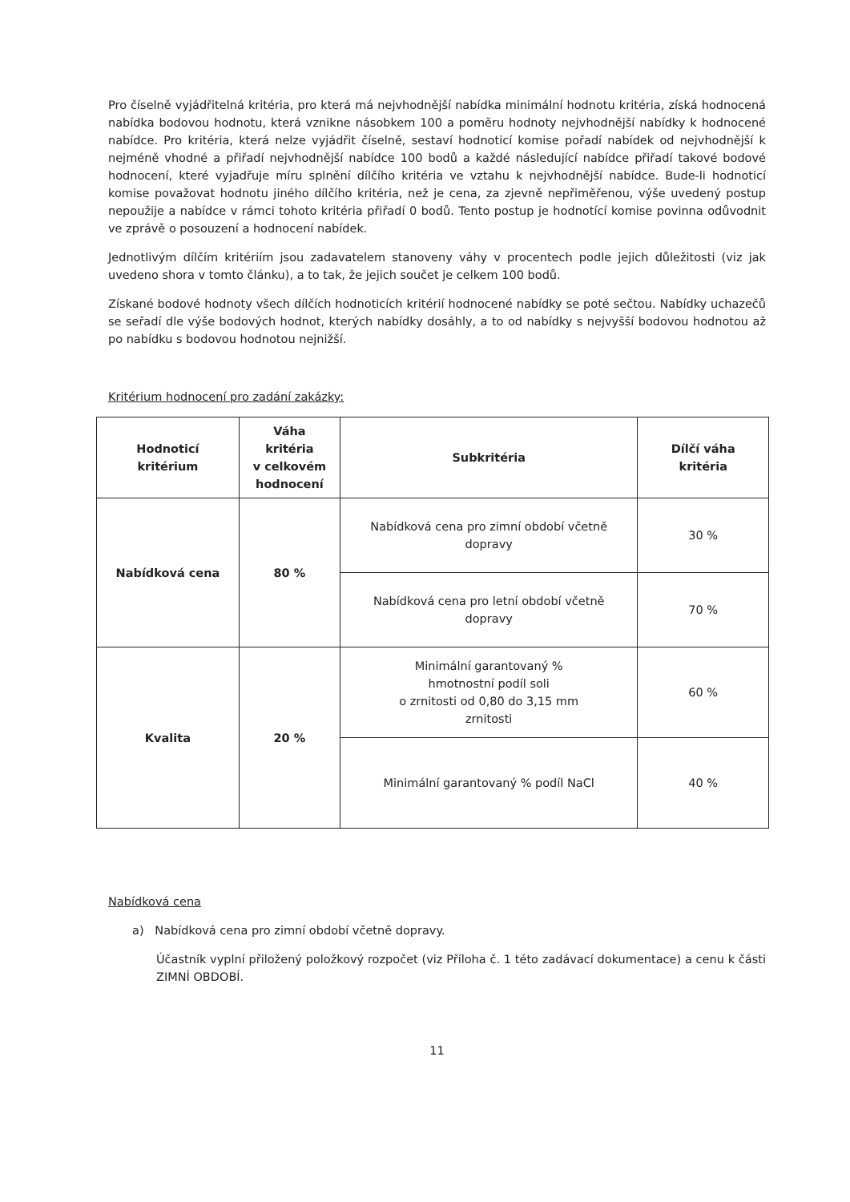Pro číselně vyjádřitelná kritéria, pro která má nejvhodnější nabídka minimální hodnotu kritéria, získá hodnocená nabídka bodovou hodnotu, která vznikne násobkem 100 a poměru hodnoty nejvhodnější nabídky k hodnocené nabídce. Pro kritéria, která nelze vyjádřit číselně, sestaví hodnoticí komise pořadí nabídek od nejvhodnější k nejméně vhodné a přiřadí nejvhodnější nabídce 100 bodů a každé následující nabídce přiřadí takové bodové hodnocení, které vyjadřuje míru splnění dílčího kritéria ve vztahu k nejvhodnější nabídce. Bude-li hodnoticí komise považovat hodnotu jiného dílčího kritéria, než je cena, za zjevně nepřiměřenou, výše uvedený postup nepoužije a nabídce v rámci tohoto kritéria přiřadí 0 bodů. Tento postup je hodnotící komise povinna odůvodnit ve zprávě o posouzení a hodnocení nabídek.
Jednotlivým dílčím kritériím jsou zadavatelem stanoveny váhy v procentech podle jejich důležitosti (viz jak uvedeno shora v tomto článku), a to tak, že jejich součet je celkem 100 bodů.
Získané bodové hodnoty všech dílčích hodnoticích kritérií hodnocené nabídky se poté sečtou. Nabídky uchazečů se seřadí dle výše bodových hodnot, kterých nabídky dosáhly, a to od nabídky s nejvyšší bodovou hodnotou až po nabídku s bodovou hodnotou nejnižší.
Kritérium hodnocení pro zadání zakázky:
| Hodnoticí kritérium | Váha kritéria v celkovém hodnocení | Subkritéria | Dílčí váha kritéria |
| --- | --- | --- | --- |
| Nabídková cena | 80 % | Nabídková cena pro zimní období včetně dopravy | 30 % |
| | | Nabídková cena pro letní období včetně dopravy | 70 % |
| Kvalita | 20 % | Minimální garantovaný % hmotnostní podíl soli o zrnitosti od 0,80 do 3,15 mm zrnitosti | 60 % |
| | | Minimální garantovaný % podíl NaCl | 40 % |
Nabídková cena
a) Nabídková cena pro zimní období včetně dopravy.
Účastník vyplní přiložený položkový rozpočet (viz Příloha č. 1 této zadávací dokumentace) a cenu k části ZIMNÍ OBDOBÍ.
11